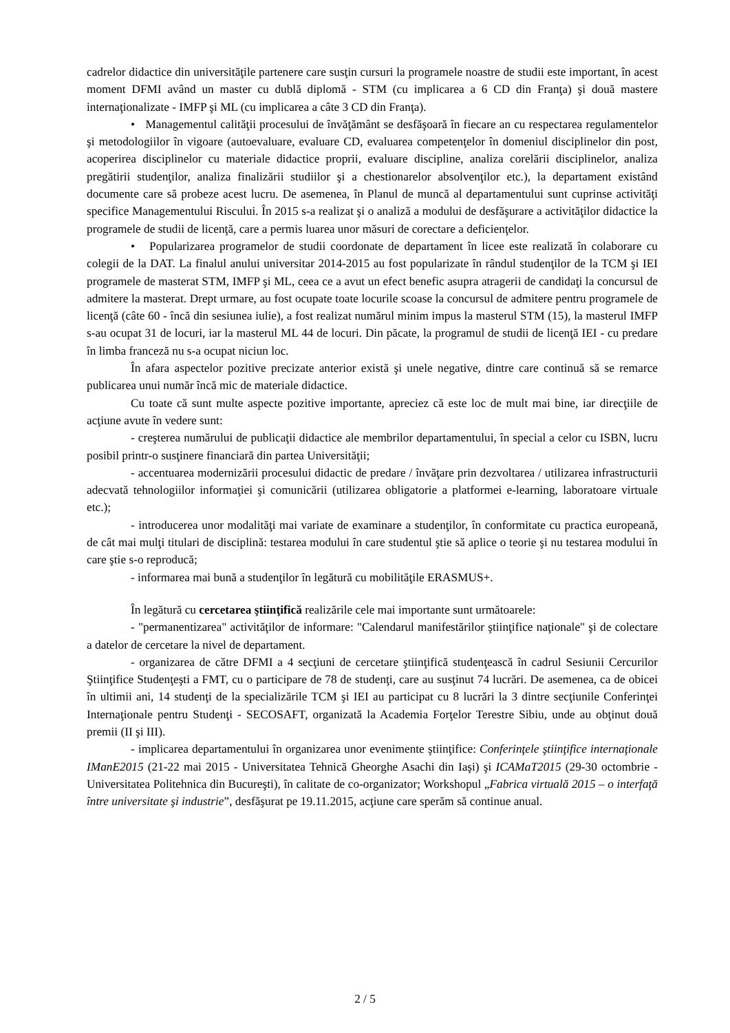cadrelor didactice din universităţile partenere care susţin cursuri la programele noastre de studii este important, în acest moment DFMI având un master cu dublă diplomă - STM (cu implicarea a 6 CD din Franţa) şi două mastere internaţionalizate - IMFP şi ML (cu implicarea a câte 3 CD din Franţa).
• Managementul calităţii procesului de învăţământ se desfăşoară în fiecare an cu respectarea regulamentelor şi metodologiilor în vigoare (autoevaluare, evaluare CD, evaluarea competenţelor în domeniul disciplinelor din post, acoperirea disciplinelor cu materiale didactice proprii, evaluare discipline, analiza corelării disciplinelor, analiza pregătirii studenţilor, analiza finalizării studiilor şi a chestionarelor absolvenţilor etc.), la departament existând documente care să probeze acest lucru. De asemenea, în Planul de muncă al departamentului sunt cuprinse activităţi specifice Managementului Riscului. În 2015 s-a realizat şi o analiză a modului de desfăşurare a activităţilor didactice la programele de studii de licenţă, care a permis luarea unor măsuri de corectare a deficienţelor.
• Popularizarea programelor de studii coordonate de departament în licee este realizată în colaborare cu colegii de la DAT. La finalul anului universitar 2014-2015 au fost popularizate în rândul studenţilor de la TCM şi IEI programele de masterat STM, IMFP şi ML, ceea ce a avut un efect benefic asupra atragerii de candidaţi la concursul de admitere la masterat. Drept urmare, au fost ocupate toate locurile scoase la concursul de admitere pentru programele de licenţă (câte 60 - încă din sesiunea iulie), a fost realizat numărul minim impus la masterul STM (15), la masterul IMFP s-au ocupat 31 de locuri, iar la masterul ML 44 de locuri. Din păcate, la programul de studii de licenţă IEI - cu predare în limba franceză nu s-a ocupat niciun loc.
În afara aspectelor pozitive precizate anterior există şi unele negative, dintre care continuă să se remarce publicarea unui număr încă mic de materiale didactice.
Cu toate că sunt multe aspecte pozitive importante, apreciez că este loc de mult mai bine, iar direcţiile de acţiune avute în vedere sunt:
- creşterea numărului de publicaţii didactice ale membrilor departamentului, în special a celor cu ISBN, lucru posibil printr-o susţinere financiară din partea Universităţii;
- accentuarea modernizării procesului didactic de predare / învăţare prin dezvoltarea / utilizarea infrastructurii adecvată tehnologiilor informaţiei şi comunicării (utilizarea obligatorie a platformei e-learning, laboratoare virtuale etc.);
- introducerea unor modalităţi mai variate de examinare a studenţilor, în conformitate cu practica europeană, de cât mai mulţi titulari de disciplină: testarea modului în care studentul ştie să aplice o teorie şi nu testarea modului în care ştie s-o reproducă;
- informarea mai bună a studenţilor în legătură cu mobilităţile ERASMUS+.
În legătură cu cercetarea ştiinţifică realizările cele mai importante sunt următoarele:
- "permanentizarea" activităţilor de informare: "Calendarul manifestărilor ştiinţifice naţionale" şi de colectare a datelor de cercetare la nivel de departament.
- organizarea de către DFMI a 4 secţiuni de cercetare ştiinţifică studenţească în cadrul Sesiunii Cercurilor Ştiinţifice Studenţeşti a FMT, cu o participare de 78 de studenţi, care au susţinut 74 lucrări. De asemenea, ca de obicei în ultimii ani, 14 studenţi de la specializările TCM şi IEI au participat cu 8 lucrări la 3 dintre secţiunile Conferinţei Internaţionale pentru Studenţi - SECOSAFT, organizată la Academia Forţelor Terestre Sibiu, unde au obţinut două premii (II şi III).
- implicarea departamentului în organizarea unor evenimente ştiinţifice: Conferinţele ştiinţifice internaţionale IManE2015 (21-22 mai 2015 - Universitatea Tehnică Gheorghe Asachi din Iaşi) şi ICAMaT2015 (29-30 octombrie - Universitatea Politehnica din Bucureşti), în calitate de co-organizator; Workshopul „Fabrica virtuală 2015 – o interfaţă între universitate şi industrie”, desfăşurat pe 19.11.2015, acţiune care sperăm să continue anual.
2 / 5